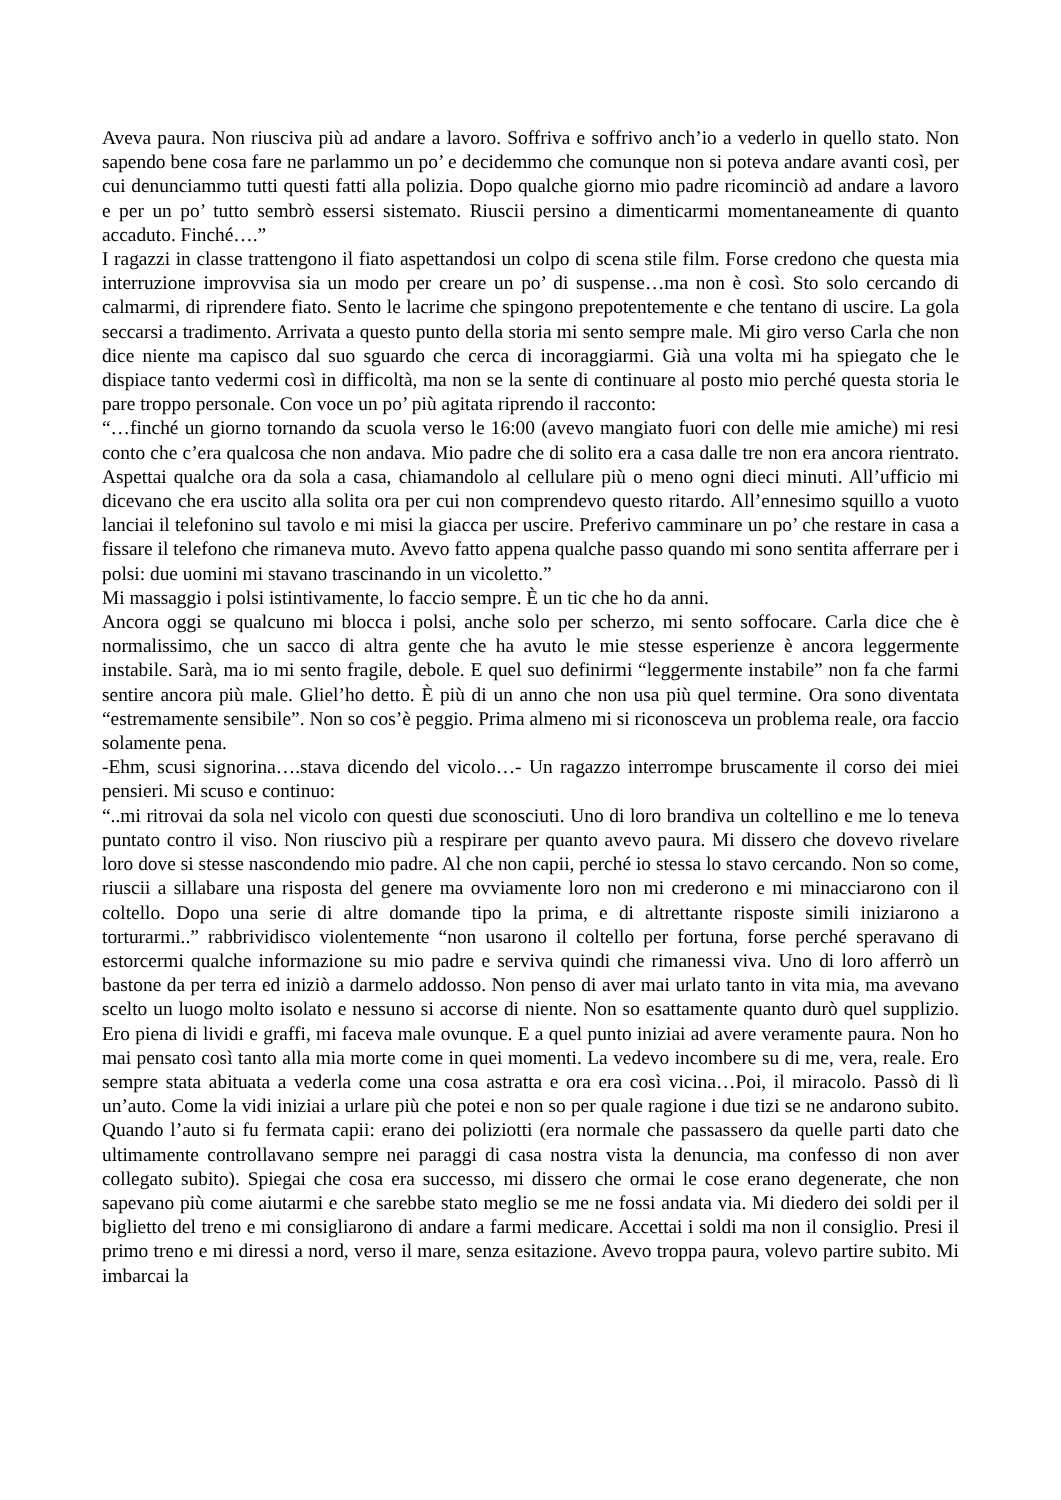Aveva paura. Non riusciva più ad andare a lavoro. Soffriva e soffrivo anch’io a vederlo in quello stato. Non sapendo bene cosa fare ne parlammo un po’ e decidemmo che comunque non si poteva andare avanti così, per cui denunciammo tutti questi fatti alla polizia. Dopo qualche giorno mio padre ricominciò ad andare a lavoro e per un po’ tutto sembrò essersi sistemato. Riuscii persino a dimenticarmi momentaneamente di quanto accaduto. Finché….”
I ragazzi in classe trattengono il fiato aspettandosi un colpo di scena stile film. Forse credono che questa mia interruzione improvvisa sia un modo per creare un po’ di suspense…ma non è così. Sto solo cercando di calmarmi, di riprendere fiato. Sento le lacrime che spingono prepotentemente e che tentano di uscire. La gola seccarsi a tradimento. Arrivata a questo punto della storia mi sento sempre male. Mi giro verso Carla che non dice niente ma capisco dal suo sguardo che cerca di incoraggiarmi. Già una volta mi ha spiegato che le dispiace tanto vedermi così in difficoltà, ma non se la sente di continuare al posto mio perché questa storia le pare troppo personale. Con voce un po’ più agitata riprendo il racconto:
“…finché un giorno tornando da scuola verso le 16:00 (avevo mangiato fuori con delle mie amiche) mi resi conto che c’era qualcosa che non andava. Mio padre che di solito era a casa dalle tre non era ancora rientrato. Aspettai qualche ora da sola a casa, chiamandolo al cellulare più o meno ogni dieci minuti. All’ufficio mi dicevano che era uscito alla solita ora per cui non comprendevo questo ritardo. All’ennesimo squillo a vuoto lanciai il telefonino sul tavolo e mi misi la giacca per uscire. Preferivo camminare un po’ che restare in casa a fissare il telefono che rimaneva muto. Avevo fatto appena qualche passo quando mi sono sentita afferrare per i polsi: due uomini mi stavano trascinando in un vicoletto.”
Mi massaggio i polsi istintivamente, lo faccio sempre. È un tic che ho da anni.
Ancora oggi se qualcuno mi blocca i polsi, anche solo per scherzo, mi sento soffocare. Carla dice che è normalissimo, che un sacco di altra gente che ha avuto le mie stesse esperienze è ancora leggermente instabile. Sarà, ma io mi sento fragile, debole. E quel suo definirmi “leggermente instabile” non fa che farmi sentire ancora più male. Gliel’ho detto. È più di un anno che non usa più quel termine. Ora sono diventata “estremamente sensibile”. Non so cos’è peggio. Prima almeno mi si riconosceva un problema reale, ora faccio solamente pena.
-Ehm, scusi signorina….stava dicendo del vicolo…- Un ragazzo interrompe bruscamente il corso dei miei pensieri. Mi scuso e continuo:
“..mi ritrovai da sola nel vicolo con questi due sconosciuti. Uno di loro brandiva un coltellino e me lo teneva puntato contro il viso. Non riuscivo più a respirare per quanto avevo paura. Mi dissero che dovevo rivelare loro dove si stesse nascondendo mio padre. Al che non capii, perché io stessa lo stavo cercando. Non so come, riuscii a sillabare una risposta del genere ma ovviamente loro non mi crederono e mi minacciarono con il coltello. Dopo una serie di altre domande tipo la prima, e di altrettante risposte simili iniziarono a torturarmi..” rabbrividisco violentemente “non usarono il coltello per fortuna, forse perché speravano di estorcermi qualche informazione su mio padre e serviva quindi che rimanessi viva. Uno di loro afferrò un bastone da per terra ed iniziò a darmelo addosso. Non penso di aver mai urlato tanto in vita mia, ma avevano scelto un luogo molto isolato e nessuno si accorse di niente. Non so esattamente quanto durò quel supplizio. Ero piena di lividi e graffi, mi faceva male ovunque. E a quel punto iniziai ad avere veramente paura. Non ho mai pensato così tanto alla mia morte come in quei momenti. La vedevo incombere su di me, vera, reale. Ero sempre stata abituata a vederla come una cosa astratta e ora era così vicina…Poi, il miracolo. Passò di lì un’auto. Come la vidi iniziai a urlare più che potei e non so per quale ragione i due tizi se ne andarono subito. Quando l’auto si fu fermata capii: erano dei poliziotti (era normale che passassero da quelle parti dato che ultimamente controllavano sempre nei paraggi di casa nostra vista la denuncia, ma confesso di non aver collegato subito). Spiegai che cosa era successo, mi dissero che ormai le cose erano degenerate, che non sapevano più come aiutarmi e che sarebbe stato meglio se me ne fossi andata via. Mi diedero dei soldi per il biglietto del treno e mi consigliarono di andare a farmi medicare. Accettai i soldi ma non il consiglio. Presi il primo treno e mi diressi a nord, verso il mare, senza esitazione. Avevo troppa paura, volevo partire subito. Mi imbarcai la